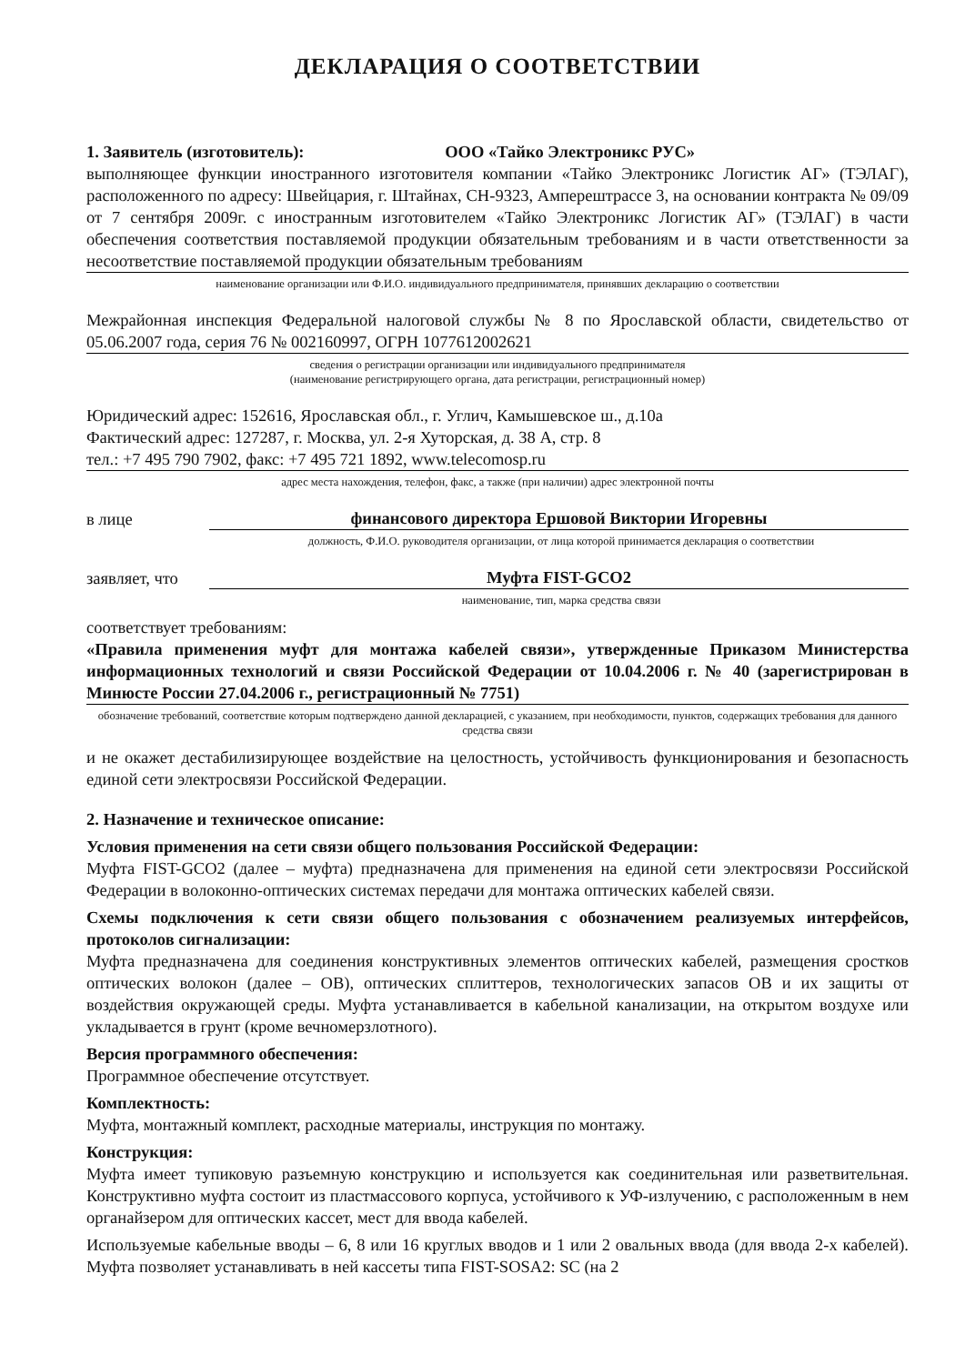ДЕКЛАРАЦИЯ О СООТВЕТСТВИИ
1. Заявитель (изготовитель): ООО «Тайко Электроникс РУС»
выполняющее функции иностранного изготовителя компании «Тайко Электроникс Логистик АГ» (ТЭЛАГ), расположенного по адресу: Швейцария, г. Штайнах, CH-9323, Ампереш­трассе 3, на основании контракта № 09/09 от 7 сентября 2009г. с иностранным изготовителем «Тайко Электроникс Логистик АГ» (ТЭЛАГ) в части обеспечения соответствия поставляемой продукции обязательным требованиям и в части ответственности за несоответствие поставляемой продукции обязательным требованиям
наименование организации или Ф.И.О. индивидуального предпринимателя, принявших декларацию о соответствии
Межрайонная инспекция Федеральной налоговой службы № 8 по Ярославской области, свидетельство от 05.06.2007 года, серия 76 № 002160997, ОГРН 1077612002621
сведения о регистрации организации или индивидуального предпринимателя
(наименование регистрирующего органа, дата регистрации, регистрационный номер)
Юридический адрес: 152616, Ярославская обл., г. Углич, Камышевское ш., д.10а
Фактический адрес: 127287, г. Москва, ул. 2-я Хуторская, д. 38 А, стр. 8
тел.: +7 495 790 7902, факс: +7 495 721 1892, www.telecomosp.ru
адрес места нахождения, телефон, факс, а также (при наличии) адрес электронной почты
в лице финансового директора Ершовой Виктории Игоревны
должность, Ф.И.О. руководителя организации, от лица которой принимается декларация о соответствии
заявляет, что Муфта FIST-GCO2
наименование, тип, марка средства связи
соответствует требованиям:
«Правила применения муфт для монтажа кабелей связи», утвержденные Приказом Министерства информационных технологий и связи Российской Федерации от 10.04.2006 г. № 40 (зарегистрирован в Минюсте России 27.04.2006 г., регистрационный № 7751)
обозначение требований, соответствие которым подтверждено данной декларацией, с указанием, при необходимости, пунктов, содержащих требования для данного средства связи
и не окажет дестабилизирующее воздействие на целостность, устойчивость функционирования и безопасность единой сети электросвязи Российской Федерации.
2. Назначение и техническое описание:
Условия применения на сети связи общего пользования Российской Федерации:
Муфта FIST-GCO2 (далее – муфта) предназначена для применения на единой сети электросвязи Российской Федерации в волоконно-оптических системах передачи для монтажа оптических кабелей связи.
Схемы подключения к сети связи общего пользования с обозначением реализуемых интерфейсов, протоколов сигнализации:
Муфта предназначена для соединения конструктивных элементов оптических кабелей, размещения сростков оптических волокон (далее – ОВ), оптических сплиттеров, технологических запасов ОВ и их защиты от воздействия окружающей среды. Муфта устанавливается в кабельной канализации, на открытом воздухе или укладывается в грунт (кроме вечномерзлотного).
Версия программного обеспечения:
Программное обеспечение отсутствует.
Комплектность:
Муфта, монтажный комплект, расходные материалы, инструкция по монтажу.
Конструкция:
Муфта имеет тупиковую разъемную конструкцию и используется как соединительная или разветвительная. Конструктивно муфта состоит из пластмассового корпуса, устойчивого к УФ-излучению, с расположенным в нем органайзером для оптических кассет, мест для ввода кабелей.
Используемые кабельные вводы – 6, 8 или 16 круглых вводов и 1 или 2 овальных ввода (для ввода 2-х кабелей). Муфта позволяет устанавливать в ней кассеты типа FIST-SOSA2: SC (на 2